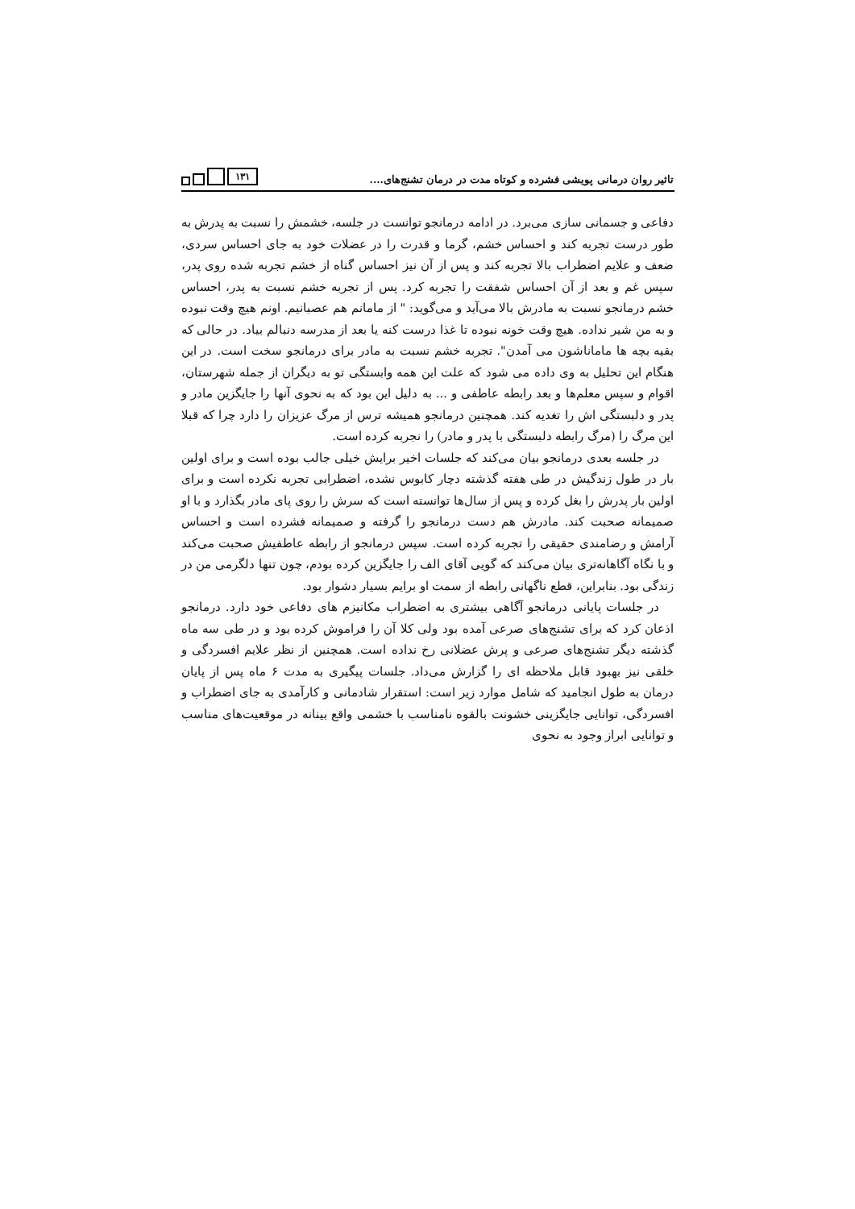تاثیر روان درمانی پویشی فشرده و کوتاه مدت در درمان تشنج‌های.... ۱۳۱
دفاعی و جسمانی سازی می‌برد. در ادامه درمانجو توانست در جلسه، خشمش را نسبت به پدرش به طور درست تجربه کند و احساس خشم، گرما و قدرت را در عضلات خود به جای احساس سردی، ضعف و علایم اضطراب بالا تجربه کند و پس از آن نیز احساس گناه از خشم تجربه شده روی پدر، سپس غم و بعد از آن احساس شفقت را تجربه کرد. پس از تجربه خشم نسبت به پدر، احساس خشم درمانجو نسبت به مادرش بالا می‌آید و می‌گوید: " از مامانم هم عصبانیم. اونم هیچ وقت نبوده و به من شیر نداده. هیچ وقت خونه نبوده تا غذا درست کنه یا بعد از مدرسه دنبالم بیاد. در حالی که بقیه بچه ها ماماناشون می آمدن". تجربه خشم نسبت به مادر برای درمانجو سخت است. در این هنگام این تحلیل به وی داده می شود که علت این همه وابستگی تو به دیگران از جمله شهرستان، اقوام و سپس معلم‌ها و بعد رابطه عاطفی و ... به دلیل این بود که به نحوی آنها را جایگزین مادر و پدر و دلبستگی اش را تغدیه کند. همچنین درمانجو همیشه ترس از مرگ عزیزان را دارد چرا که قبلا این مرگ را (مرگ رابطه دلبستگی با پدر و مادر) را نجربه کرده است.
در جلسه بعدی درمانجو بیان می‌کند که جلسات اخیر برایش خیلی جالب بوده است و برای اولین بار در طول زندگیش در طی هفته گذشته دچار کابوس نشده، اضطرابی تجربه نکرده است و برای اولین بار پدرش را بغل کرده و پس از سال‌ها توانسته است که سرش را روی پای مادر بگذارد و با او صمیمانه صحبت کند. مادرش هم دست درمانجو را گرفته و صمیمانه فشرده است و احساس آرامش و رضامندی حقیقی را تجربه کرده است. سپس درمانجو از رابطه عاطفیش صحبت می‌کند و با نگاه آگاهانه‌تری بیان می‌کند که گویی آقای الف را جایگزین کرده بودم، چون تنها دلگرمی من در زندگی بود. بنابراین، قطع ناگهانی رابطه از سمت او برایم بسیار دشوار بود.
در جلسات پایانی درمانجو آگاهی بیشتری به اضطراب مکانیزم های دفاعی خود دارد. درمانجو اذعان کرد که برای تشنج‌های صرعی آمده بود ولی کلا آن را فراموش کرده بود و در طی سه ماه گذشته دیگر تشنج‌های صرعی و پرش عضلانی رخ نداده است. همچنین از نظر علایم افسردگی و خلقی نیز بهبود قابل ملاحظه ای را گزارش می‌داد. جلسات پیگیری به مدت ۶ ماه پس از پایان درمان به طول انجامید که شامل موارد زیر است: استقرار شادمانی و کارآمدی به جای اضطراب و افسردگی، توانایی جایگزینی خشونت بالقوه نامناسب با خشمی واقع بینانه در موقعیت‌های مناسب و توانایی ابراز وجود به نحوی